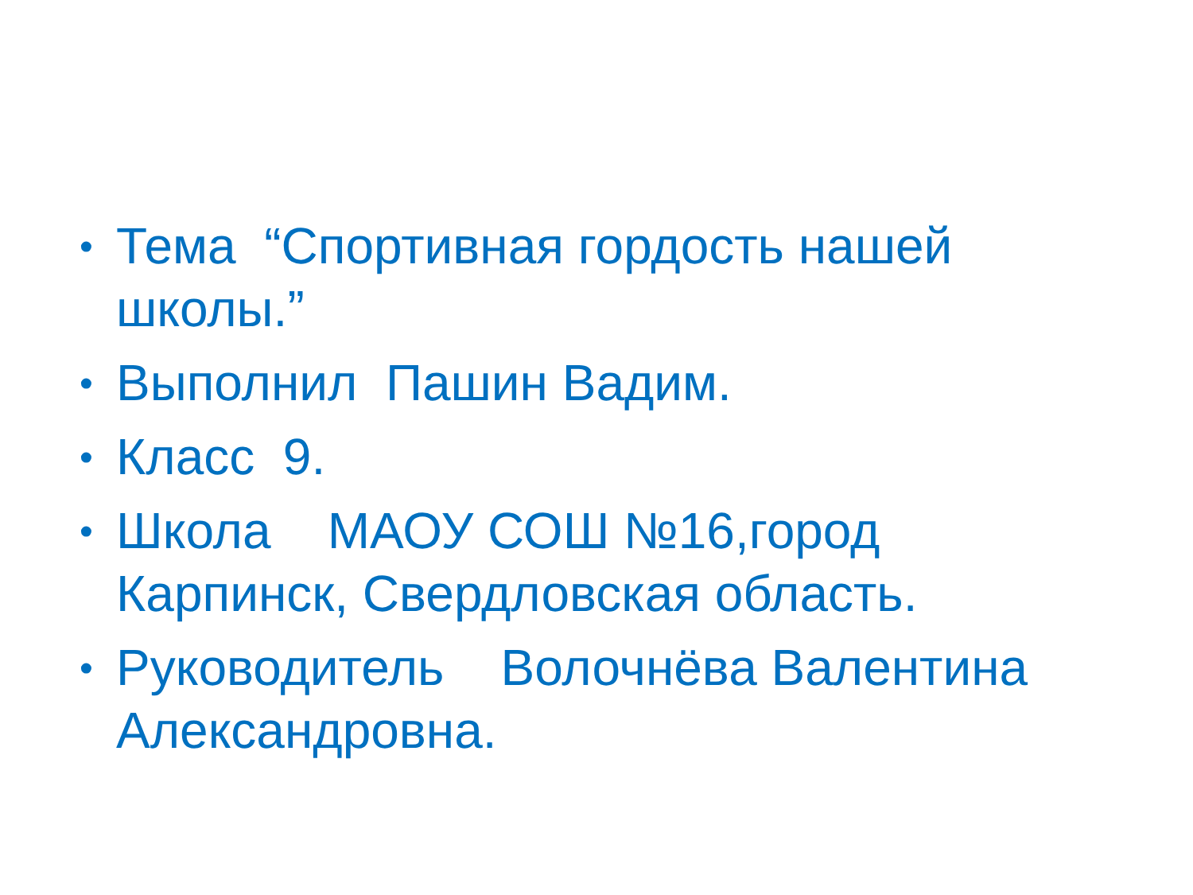• Тема “Спортивная гордость нашей школы.”
• Выполнил Пашин Вадим.
• Класс 9.
• Школа МАОУ СОШ №16,город Карпинск, Свердловская область.
• Руководитель Волочнёва Валентина Александровна.